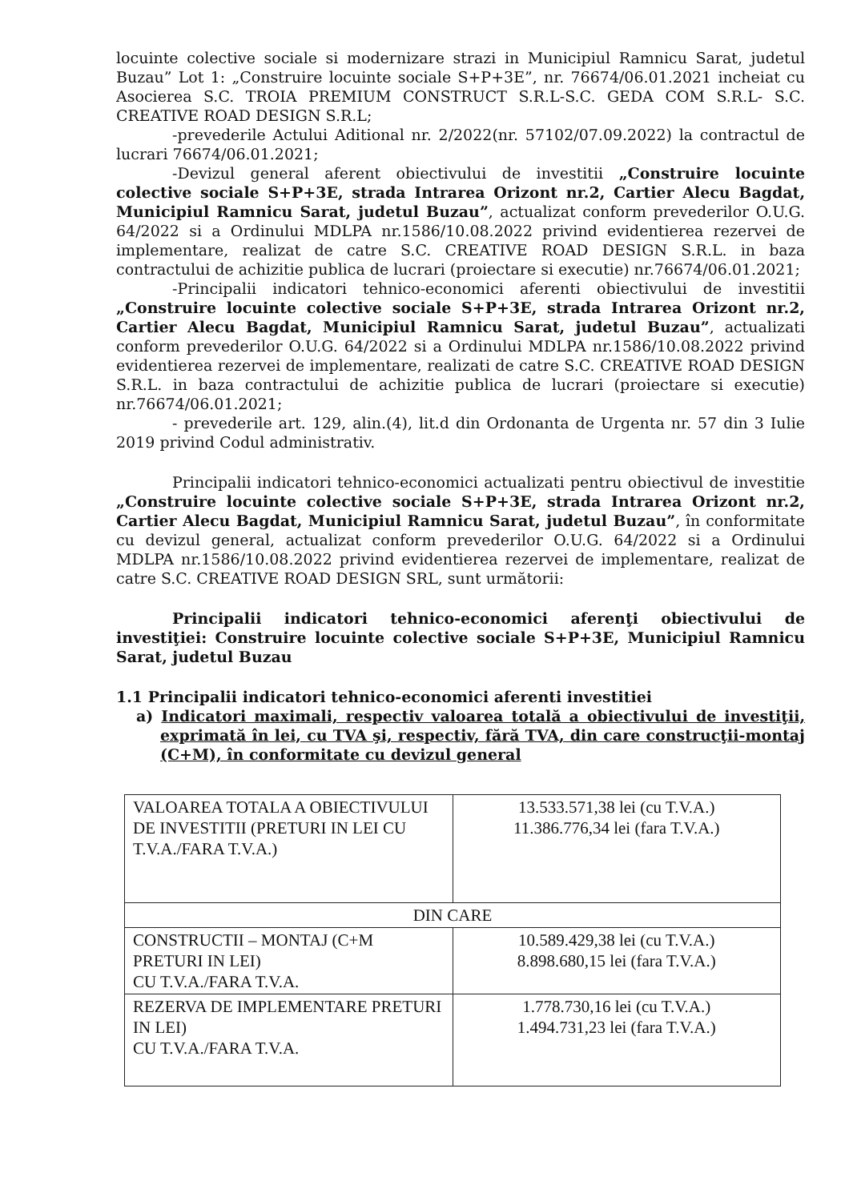locuinte colective sociale si modernizare strazi in Municipiul Ramnicu Sarat, judetul Buzau” Lot 1: „Construire locuinte sociale S+P+3E”, nr. 76674/06.01.2021 incheiat cu Asocierea S.C. TROIA PREMIUM CONSTRUCT S.R.L-S.C. GEDA COM S.R.L- S.C. CREATIVE ROAD DESIGN S.R.L;
-prevederile Actului Aditional nr. 2/2022(nr. 57102/07.09.2022) la contractul de lucrari 76674/06.01.2021;
-Devizul general aferent obiectivului de investitii „Construire locuinte colective sociale S+P+3E, strada Intrarea Orizont nr.2, Cartier Alecu Bagdat, Municipiul Ramnicu Sarat, judetul Buzau”, actualizat conform prevederilor O.U.G. 64/2022 si a Ordinului MDLPA nr.1586/10.08.2022 privind evidentierea rezervei de implementare, realizat de catre S.C. CREATIVE ROAD DESIGN S.R.L. in baza contractului de achizitie publica de lucrari (proiectare si executie) nr.76674/06.01.2021;
-Principalii indicatori tehnico-economici aferenti obiectivului de investitii „Construire locuinte colective sociale S+P+3E, strada Intrarea Orizont nr.2, Cartier Alecu Bagdat, Municipiul Ramnicu Sarat, judetul Buzau”, actualizati conform prevederilor O.U.G. 64/2022 si a Ordinului MDLPA nr.1586/10.08.2022 privind evidentierea rezervei de implementare, realizati de catre S.C. CREATIVE ROAD DESIGN S.R.L. in baza contractului de achizitie publica de lucrari (proiectare si executie) nr.76674/06.01.2021;
- prevederile art. 129, alin.(4), lit.d din Ordonanta de Urgenta nr. 57 din 3 Iulie 2019 privind Codul administrativ.
Principalii indicatori tehnico-economici actualizati pentru obiectivul de investitie „Construire locuinte colective sociale S+P+3E, strada Intrarea Orizont nr.2, Cartier Alecu Bagdat, Municipiul Ramnicu Sarat, judetul Buzau”, în conformitate cu devizul general, actualizat conform prevederilor O.U.G. 64/2022 si a Ordinului MDLPA nr.1586/10.08.2022 privind evidentierea rezervei de implementare, realizat de catre S.C. CREATIVE ROAD DESIGN SRL, sunt următorii:
Principalii indicatori tehnico-economici aferenţi obiectivului de investiţiei: Construire locuinte colective sociale S+P+3E, Municipiul Ramnicu Sarat, judetul Buzau
1.1 Principalii indicatori tehnico-economici aferenti investitiei
a) Indicatori maximali, respectiv valoarea totală a obiectivului de investiţii, exprimată în lei, cu TVA şi, respectiv, fără TVA, din care construcţii-montaj (C+M), în conformitate cu devizul general
| VALOAREA TOTALA A OBIECTIVULUI DE INVESTITII (PRETURI IN LEI CU T.V.A./FARA T.V.A.) | 13.533.571,38 lei (cu T.V.A.) 11.386.776,34 lei (fara T.V.A.) |
| DIN CARE | |
| CONSTRUCTII – MONTAJ (C+M PRETURI IN LEI) CU T.V.A./FARA T.V.A. | 10.589.429,38 lei (cu T.V.A.) 8.898.680,15 lei (fara T.V.A.) |
| REZERVA DE IMPLEMENTARE PRETURI IN LEI) CU T.V.A./FARA T.V.A. | 1.778.730,16 lei (cu T.V.A.) 1.494.731,23 lei (fara T.V.A.) |